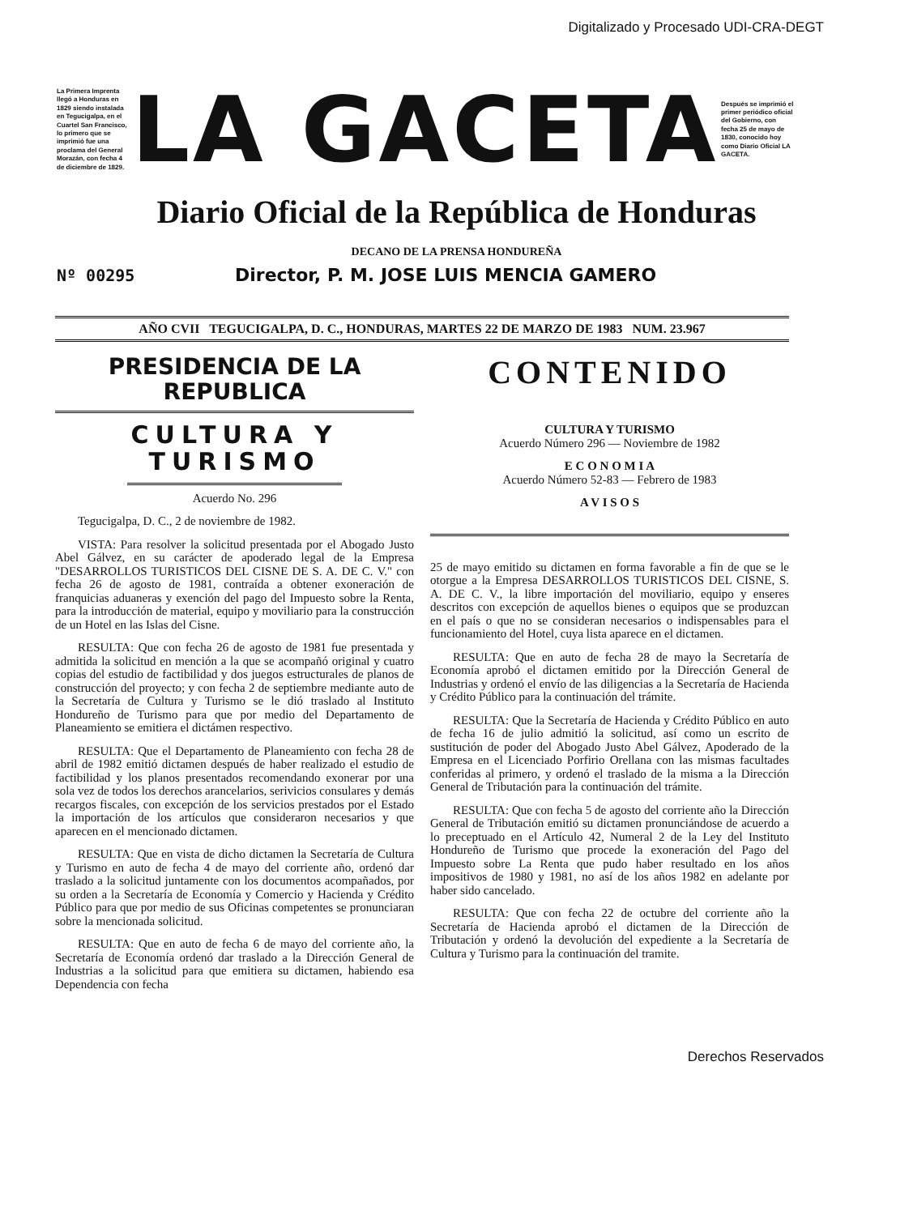Digitalizado y Procesado UDI-CRA-DEGT
La Primera Imprenta llegó a Honduras en 1829 siendo instalada en Tegucigalpa, en el Cuartel San Francisco, lo primero que se imprimió fue una proclama del General Morazán, con fecha 4 de diciembre de 1829.
LA GACETA
Después se imprimió el primer periódico oficial del Gobierno, con fecha 25 de mayo de 1830, conocido hoy como Diario Oficial LA GACETA.
Diario Oficial de la República de Honduras
DECANO DE LA PRENSA HONDUREÑA
Nº 00295
Director, P. M. JOSE LUIS MENCIA GAMERO
AÑO CVII TEGUCIGALPA, D. C., HONDURAS, MARTES 22 DE MARZO DE 1983 NUM. 23.967
PRESIDENCIA DE LA REPUBLICA
CULTURA Y TURISMO
Acuerdo No. 296
Tegucigalpa, D. C., 2 de noviembre de 1982.
VISTA: Para resolver la solicitud presentada por el Abogado Justo Abel Gálvez, en su carácter de apoderado legal de la Empresa "DESARROLLOS TURISTICOS DEL CISNE DE S. A. DE C. V." con fecha 26 de agosto de 1981, contraída a obtener exoneración de franquicias aduaneras y exención del pago del Impuesto sobre la Renta, para la introducción de material, equipo y moviliario para la construcción de un Hotel en las Islas del Cisne.
RESULTA: Que con fecha 26 de agosto de 1981 fue presentada y admitida la solicitud en mención a la que se acompañó original y cuatro copias del estudio de factibilidad y dos juegos estructurales de planos de construcción del proyecto; y con fecha 2 de septiembre mediante auto de la Secretaría de Cultura y Turismo se le dió traslado al Instituto Hondureño de Turismo para que por medio del Departamento de Planeamiento se emitiera el dictámen respectivo.
RESULTA: Que el Departamento de Planeamiento con fecha 28 de abril de 1982 emitió dictamen después de haber realizado el estudio de factibilidad y los planos presentados recomendando exonerar por una sola vez de todos los derechos arancelarios, serivicios consulares y demás recargos fiscales, con excepción de los servicios prestados por el Estado la importación de los artículos que consideraron necesarios y que aparecen en el mencionado dictamen.
RESULTA: Que en vista de dicho dictamen la Secretaría de Cultura y Turismo en auto de fecha 4 de mayo del corriente año, ordenó dar traslado a la solicitud juntamente con los documentos acompañados, por su orden a la Secretaría de Economía y Comercio y Hacienda y Crédito Público para que por medio de sus Oficinas competentes se pronunciaran sobre la mencionada solicitud.
RESULTA: Que en auto de fecha 6 de mayo del corriente año, la Secretaría de Economía ordenó dar traslado a la Dirección General de Industrias a la solicitud para que emitiera su dictamen, habiendo esa Dependencia con fecha
CONTENIDO
CULTURA Y TURISMO
Acuerdo Número 296 — Noviembre de 1982
E C O N O M I A
Acuerdo Número 52-83 — Febrero de 1983
A V I S O S
25 de mayo emitido su dictamen en forma favorable a fin de que se le otorgue a la Empresa DESARROLLOS TURISTICOS DEL CISNE, S. A. DE C. V., la libre importación del moviliario, equipo y enseres descritos con excepción de aquellos bienes o equipos que se produzcan en el país o que no se consideran necesarios o indispensables para el funcionamiento del Hotel, cuya lista aparece en el dictamen.
RESULTA: Que en auto de fecha 28 de mayo la Secretaría de Economía aprobó el dictamen emitido por la Dirección General de Industrias y ordenó el envío de las diligencias a la Secretaría de Hacienda y Crédito Público para la continuación del trámite.
RESULTA: Que la Secretaría de Hacienda y Crédito Público en auto de fecha 16 de julio admitió la solicitud, así como un escrito de sustitución de poder del Abogado Justo Abel Gálvez, Apoderado de la Empresa en el Licenciado Porfirio Orellana con las mismas facultades conferidas al primero, y ordenó el traslado de la misma a la Dirección General de Tributación para la continuación del trámite.
RESULTA: Que con fecha 5 de agosto del corriente año la Dirección General de Tributación emitió su dictamen pronunciándose de acuerdo a lo preceptuado en el Artículo 42, Numeral 2 de la Ley del Instituto Hondureño de Turismo que procede la exoneración del Pago del Impuesto sobre La Renta que pudo haber resultado en los años impositivos de 1980 y 1981, no así de los años 1982 en adelante por haber sido cancelado.
RESULTA: Que con fecha 22 de octubre del corriente año la Secretaría de Hacienda aprobó el dictamen de la Dirección de Tributación y ordenó la devolución del expediente a la Secretaría de Cultura y Turismo para la continuación del tramite.
Derechos Reservados